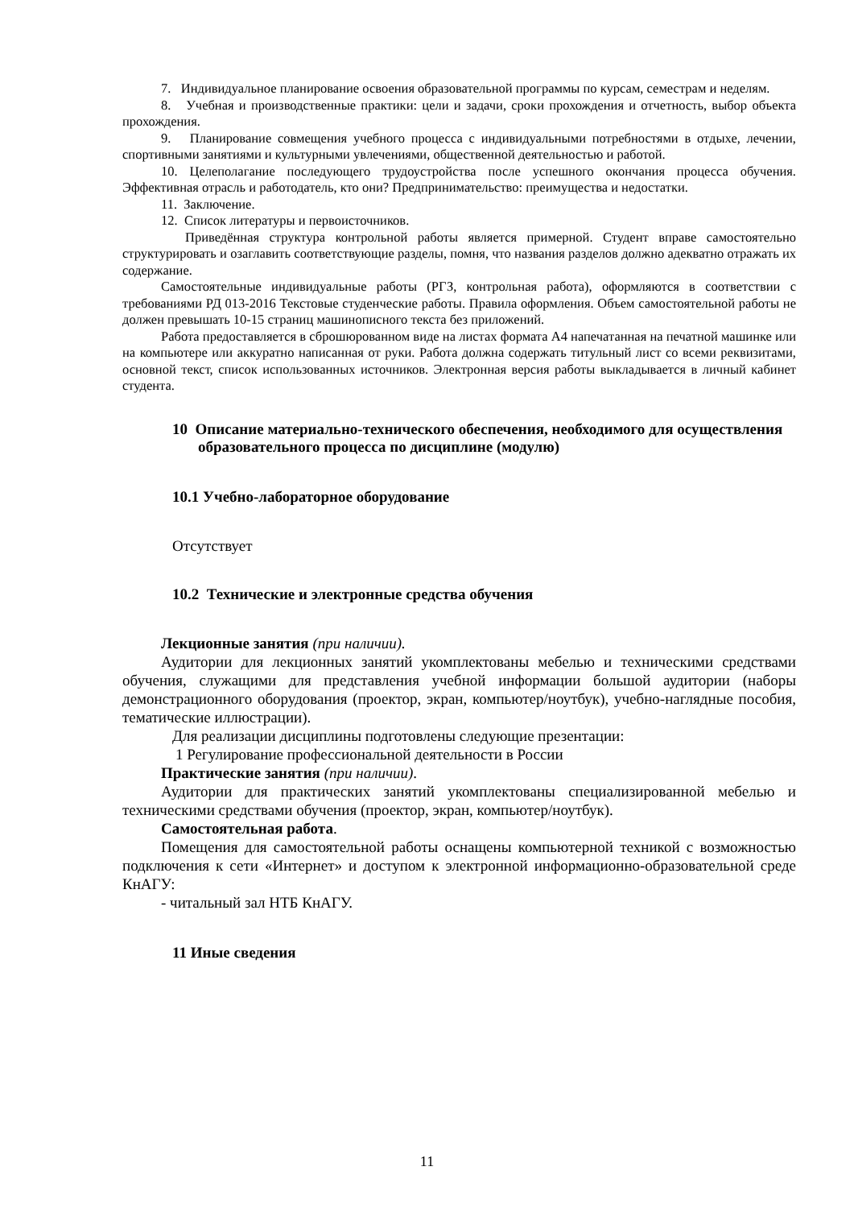7. Индивидуальное планирование освоения образовательной программы по курсам, семестрам и неделям.
8. Учебная и производственные практики: цели и задачи, сроки прохождения и отчетность, выбор объекта прохождения.
9. Планирование совмещения учебного процесса с индивидуальными потребностями в отдыхе, лечении, спортивными занятиями и культурными увлечениями, общественной деятельностью и работой.
10. Целеполагание последующего трудоустройства после успешного окончания процесса обучения. Эффективная отрасль и работодатель, кто они? Предпринимательство: преимущества и недостатки.
11. Заключение.
12. Список литературы и первоисточников.
Приведённая структура контрольной работы является примерной. Студент вправе самостоятельно структурировать и озаглавить соответствующие разделы, помня, что названия разделов должно адекватно отражать их содержание.
Самостоятельные индивидуальные работы (РГЗ, контрольная работа), оформляются в соответствии с требованиями РД 013-2016 Текстовые студенческие работы. Правила оформления. Объем самостоятельной работы не должен превышать 10-15 страниц машинописного текста без приложений.
Работа предоставляется в сброшюрованном виде на листах формата А4 напечатанная на печатной машинке или на компьютере или аккуратно написанная от руки. Работа должна содержать титульный лист со всеми реквизитами, основной текст, список использованных источников. Электронная версия работы выкладывается в личный кабинет студента.
10 Описание материально-технического обеспечения, необходимого для осуществления образовательного процесса по дисциплине (модулю)
10.1 Учебно-лабораторное оборудование
Отсутствует
10.2 Технические и электронные средства обучения
Лекционные занятия (при наличии).
Аудитории для лекционных занятий укомплектованы мебелью и техническими средствами обучения, служащими для представления учебной информации большой аудитории (наборы демонстрационного оборудования (проектор, экран, компьютер/ноутбук), учебно-наглядные пособия, тематические иллюстрации).
Для реализации дисциплины подготовлены следующие презентации:
1 Регулирование профессиональной деятельности в России
Практические занятия (при наличии).
Аудитории для практических занятий укомплектованы специализированной мебелью и техническими средствами обучения (проектор, экран, компьютер/ноутбук).
Самостоятельная работа.
Помещения для самостоятельной работы оснащены компьютерной техникой с возможностью подключения к сети «Интернет» и доступом к электронной информационно-образовательной среде КнАГУ:
- читальный зал НТБ КнАГУ.
11 Иные сведения
11